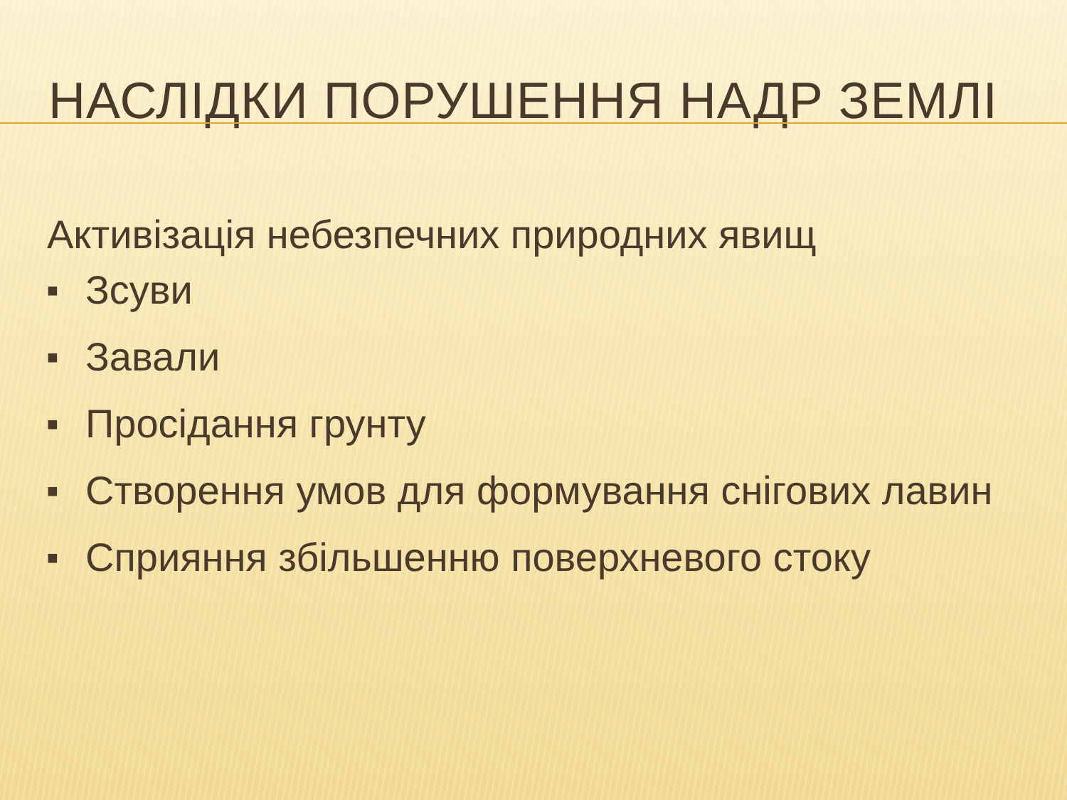НАСЛІДКИ ПОРУШЕННЯ НАДР ЗЕМЛІ
Активізація небезпечних природних явищ
■ Зсуви
■ Завали
■ Просідання грунту
■ Створення умов для формування снігових лавин
■ Сприяння збільшенню поверхневого стоку